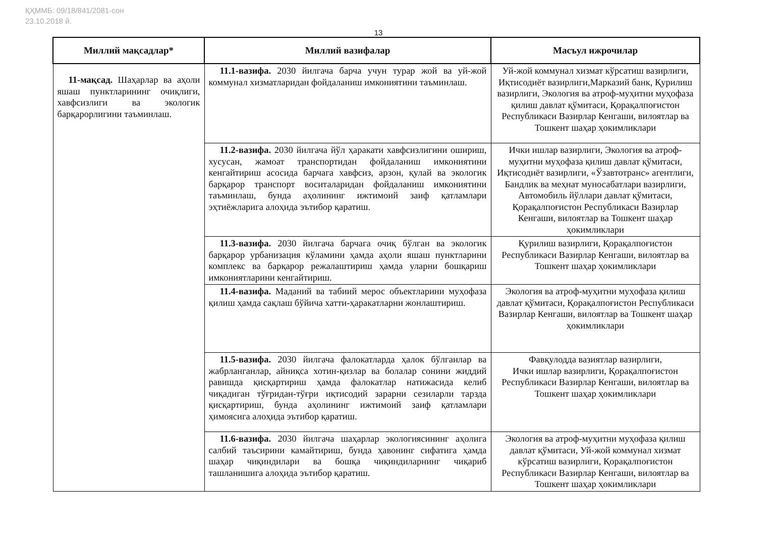ҚҲММБ: 09/18/841/2081-сон
23.10.2018 й.
13
| Миллий мақсадлар* | Миллий вазифалар | Масъул ижрочилар |
| --- | --- | --- |
| 11-мақсад. Шаҳарлар ва аҳоли яшаш пунктларининг очиқлиги, хавфсизлиги ва экологик барқарорлигини таъминлаш. | 11.1-вазифа. 2030 йилгача барча учун турар жой ва уй-жой коммунал хизматларидан фойдаланиш имкониятини таъминлаш. | Уй-жой коммунал хизмат кўрсатиш вазирлиги, Иқтисодиёт вазирлиги,Марказий банк, Қурилиш вазирлиги, Экология ва атроф-муҳитни муҳофаза қилиш давлат қўмитаси, Қорақалпоғистон Республикаси Вазирлар Кенгаши, вилоятлар ва Тошкент шаҳар ҳокимликлари |
| | 11.2-вазифа. 2030 йилгача йўл ҳаракати хавфсизлигини ошириш, хусусан, жамоат транспортидан фойдаланиш имкониятини кенгайтириш асосида барчага хавфсиз, арзон, қулай ва экологик барқарор транспорт воситаларидан фойдаланиш имкониятини таъминлаш, бунда аҳолининг ижтимоий заиф қатламлари эҳтиёжларига алоҳида эътибор қаратиш. | Ички ишлар вазирлиги, Экология ва атроф-муҳитни муҳофаза қилиш давлат қўмитаси, Иқтисодиёт вазирлиги, «Ўзавтотранс» агентлиги, Бандлик ва меҳнат муносабатлари вазирлиги, Автомобиль йўллари давлат қўмитаси, Қорақалпоғистон Республикаси Вазирлар Кенгаши, вилоятлар ва Тошкент шаҳар ҳокимликлари |
| | 11.3-вазифа. 2030 йилгача барчага очиқ бўлган ва экологик барқарор урбанизация кўламини ҳамда аҳоли яшаш пунктларини комплекс ва барқарор режалаштириш ҳамда уларни бошқариш имкониятларини кенгайтириш. | Қурилиш вазирлиги, Қорақалпоғистон Республикаси Вазирлар Кенгаши, вилоятлар ва Тошкент шаҳар ҳокимликлари |
| | 11.4-вазифа. Маданий ва табиий мерос объектларини муҳофаза қилиш ҳамда сақлаш бўйича хатти-ҳаракатларни жонлаштириш. | Экология ва атроф-муҳитни муҳофаза қилиш давлат қўмитаси, Қорақалпоғистон Республикаси Вазирлар Кенгаши, вилоятлар ва Тошкент шаҳар ҳокимликлари |
| | 11.5-вазифа. 2030 йилгача фалокатларда ҳалок бўлганлар ва жабрланганлар, айниқса хотин-қизлар ва болалар сонини жиддий равишда қисқартириш ҳамда фалокатлар натижасида келиб чиқадиган тўғридан-тўғри иқтисодий зарарни сезиларли тарзда қисқартириш, бунда аҳолининг ижтимоий заиф қатламлари ҳимоясига алоҳида эътибор қаратиш. | Фавқулодда вазиятлар вазирлиги, Ички ишлар вазирлиги, Қорақалпоғистон Республикаси Вазирлар Кенгаши, вилоятлар ва Тошкент шаҳар ҳокимликлари |
| | 11.6-вазифа. 2030 йилгача шаҳарлар экологиясининг аҳолига салбий таъсирини камайтириш, бунда ҳавонинг сифатига ҳамда шаҳар чиқиндилари ва бошқа чиқиндиларнинг чиқариб ташланишига алоҳида эътибор қаратиш. | Экология ва атроф-муҳитни муҳофаза қилиш давлат қўмитаси, Уй-жой коммунал хизмат кўрсатиш вазирлиги, Қорақалпоғистон Республикаси Вазирлар Кенгаши, вилоятлар ва Тошкент шаҳар ҳокимликлари |